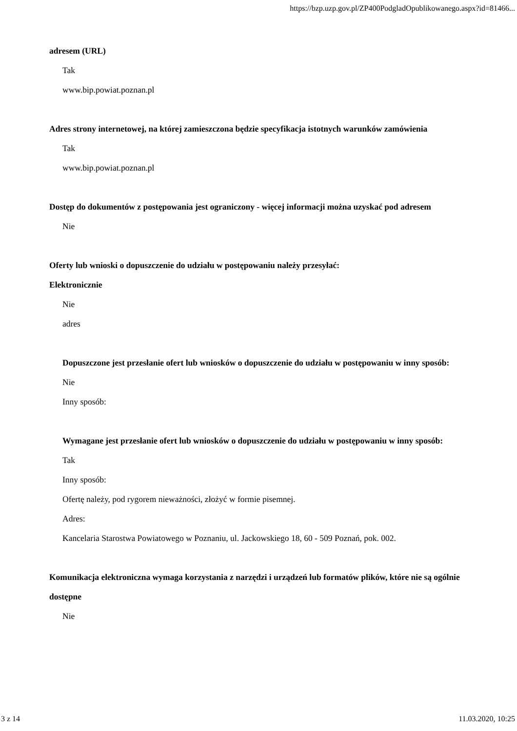https://bzp.uzp.gov.pl/ZP400PodgladOpublikowanego.aspx?id=81466...
adresem (URL)
Tak
www.bip.powiat.poznan.pl
Adres strony internetowej, na której zamieszczona będzie specyfikacja istotnych warunków zamówienia
Tak
www.bip.powiat.poznan.pl
Dostęp do dokumentów z postępowania jest ograniczony - więcej informacji można uzyskać pod adresem
Nie
Oferty lub wnioski o dopuszczenie do udziału w postępowaniu należy przesyłać:
Elektronicznie
Nie
adres
Dopuszczone jest przesłanie ofert lub wniosków o dopuszczenie do udziału w postępowaniu w inny sposób:
Nie
Inny sposób:
Wymagane jest przesłanie ofert lub wniosków o dopuszczenie do udziału w postępowaniu w inny sposób:
Tak
Inny sposób:
Ofertę należy, pod rygorem nieważności, złożyć w formie pisemnej.
Adres:
Kancelaria Starostwa Powiatowego w Poznaniu, ul. Jackowskiego 18, 60 - 509 Poznań, pok. 002.
Komunikacja elektroniczna wymaga korzystania z narzędzi i urządzeń lub formatów plików, które nie są ogólnie dostępne
Nie
3 z 14 11.03.2020, 10:25